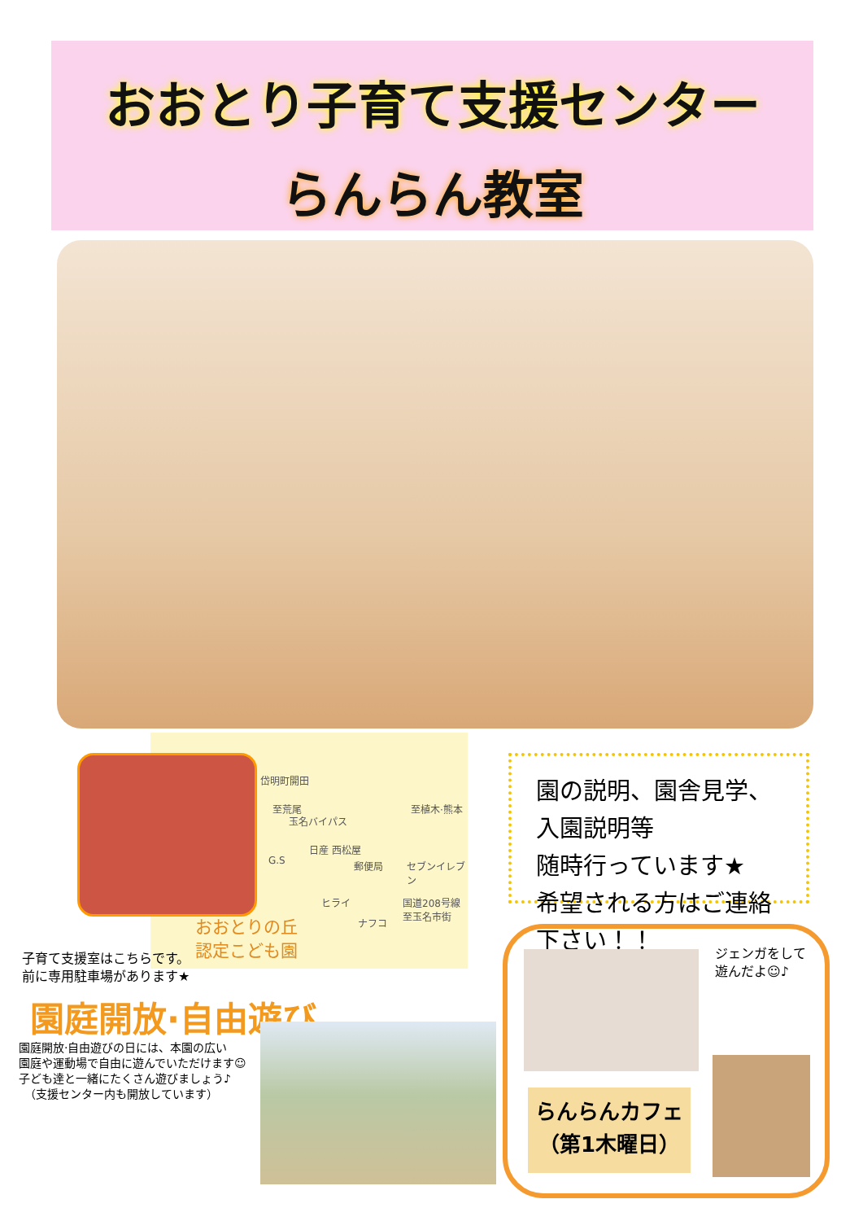おおとり子育て支援センター
らんらん教室
岱明町開田
至荒尾 至植木·熊本
玉名バイパス
G.S
日産 西松屋
郵便局 セブンイレブン
ヒライ 国道208号線
至玉名市街
ナフコ おおとりの丘
認定こども園
子育て支援室はこちらです。
前に専用駐車場があります★
園庭開放·自由遊び
園庭開放·自由遊びの日には、本園の広い
園庭や運動場で自由に遊んでいただけます☺
子ども達と一緒にたくさん遊びましょう♪
　（支援センター内も開放しています）
園の説明、園舎見学、入園説明等
随時行っています★
希望される方はご連絡下さい！！
ジェンガをして
遊んだよ☺♪
らんらんカフェ
（第1木曜日）